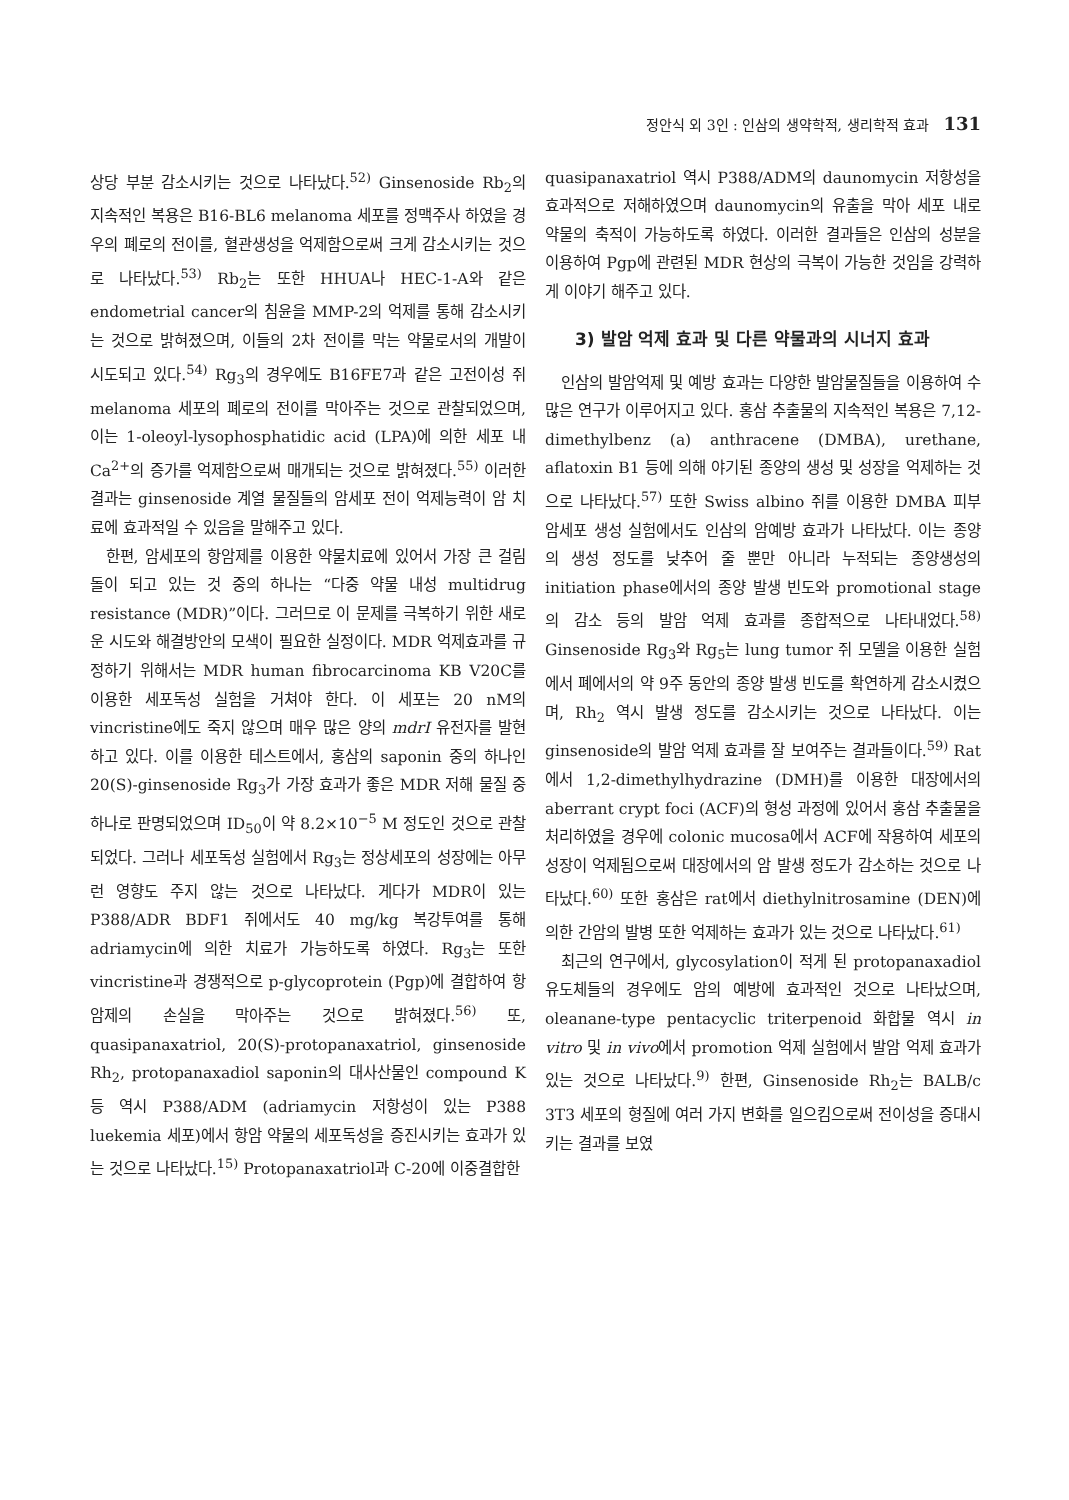정안식 외 3인 : 인삼의 생약학적, 생리학적 효과 131
상당 부분 감소시키는 것으로 나타났다.<sup>52)</sup> Ginsenoside Rb<sub>2</sub>의 지속적인 복용은 B16-BL6 melanoma 세포를 정맥주사 하였을 경우의 폐로의 전이를, 혈관생성을 억제함으로써 크게 감소시키는 것으로 나타났다.<sup>53)</sup> Rb<sub>2</sub>는 또한 HHUA나 HEC-1-A와 같은 endometrial cancer의 침윤을 MMP-2의 억제를 통해 감소시키는 것으로 밝혀졌으며, 이들의 2차 전이를 막는 약물로서의 개발이 시도되고 있다.<sup>54)</sup> Rg<sub>3</sub>의 경우에도 B16FE7과 같은 고전이성 쥐 melanoma 세포의 폐로의 전이를 막아주는 것으로 관찰되었으며, 이는 1-oleoyl-lysophosphatidic acid (LPA)에 의한 세포 내 Ca<sup>2+</sup>의 증가를 억제함으로써 매개되는 것으로 밝혀졌다.<sup>55)</sup> 이러한 결과는 ginsenoside 계열 물질들의 암세포 전이 억제능력이 암 치료에 효과적일 수 있음을 말해주고 있다.
한편, 암세포의 항암제를 이용한 약물치료에 있어서 가장 큰 걸림돌이 되고 있는 것 중의 하나는 “다중 약물 내성 multidrug resistance (MDR)”이다. 그러므로 이 문제를 극복하기 위한 새로운 시도와 해결방안의 모색이 필요한 실정이다. MDR 억제효과를 규정하기 위해서는 MDR human fibrocarcinoma KB V20C를 이용한 세포독성 실험을 거쳐야 한다. 이 세포는 20 nM의 vincristine에도 죽지 않으며 매우 많은 양의 mdrI 유전자를 발현하고 있다. 이를 이용한 테스트에서, 홍삼의 saponin 중의 하나인 20(S)-ginsenoside Rg<sub>3</sub>가 가장 효과가 좋은 MDR 저해 물질 중 하나로 판명되었으며 ID<sub>50</sub>이 약 8.2×10<sup>−5</sup> M 정도인 것으로 관찰되었다. 그러나 세포독성 실험에서 Rg<sub>3</sub>는 정상세포의 성장에는 아무런 영향도 주지 않는 것으로 나타났다. 게다가 MDR이 있는 P388/ADR BDF1 쥐에서도 40 mg/kg 복강투여를 통해 adriamycin에 의한 치료가 가능하도록 하였다. Rg<sub>3</sub>는 또한 vincristine과 경쟁적으로 p-glycoprotein (Pgp)에 결합하여 항암제의 손실을 막아주는 것으로 밝혀졌다.<sup>56)</sup> 또, quasipanaxatriol, 20(S)-protopanaxatriol, ginsenoside Rh<sub>2</sub>, protopanaxadiol saponin의 대사산물인 compound K 등 역시 P388/ADM (adriamycin 저항성이 있는 P388 luekemia 세포)에서 항암 약물의 세포독성을 증진시키는 효과가 있는 것으로 나타났다.<sup>15)</sup> Protopanaxatriol과 C-20에 이중결합한
quasipanaxatriol 역시 P388/ADM의 daunomycin 저항성을 효과적으로 저해하였으며 daunomycin의 유출을 막아 세포 내로 약물의 축적이 가능하도록 하였다. 이러한 결과들은 인삼의 성분을 이용하여 Pgp에 관련된 MDR 현상의 극복이 가능한 것임을 강력하게 이야기 해주고 있다.
3) 발암 억제 효과 및 다른 약물과의 시너지 효과
인삼의 발암억제 및 예방 효과는 다양한 발암물질들을 이용하여 수많은 연구가 이루어지고 있다. 홍삼 추출물의 지속적인 복용은 7,12-dimethylbenz (a) anthracene (DMBA), urethane, aflatoxin B1 등에 의해 야기된 종양의 생성 및 성장을 억제하는 것으로 나타났다.<sup>57)</sup> 또한 Swiss albino 쥐를 이용한 DMBA 피부 암세포 생성 실험에서도 인삼의 암예방 효과가 나타났다. 이는 종양의 생성 정도를 낮추어 줄 뿐만 아니라 누적되는 종양생성의 initiation phase에서의 종양 발생 빈도와 promotional stage의 감소 등의 발암 억제 효과를 종합적으로 나타내었다.<sup>58)</sup> Ginsenoside Rg<sub>3</sub>와 Rg<sub>5</sub>는 lung tumor 쥐 모델을 이용한 실험에서 폐에서의 약 9주 동안의 종양 발생 빈도를 확연하게 감소시켰으며, Rh<sub>2</sub> 역시 발생 정도를 감소시키는 것으로 나타났다. 이는 ginsenoside의 발암 억제 효과를 잘 보여주는 결과들이다.<sup>59)</sup> Rat에서 1,2-dimethylhydrazine (DMH)를 이용한 대장에서의 aberrant crypt foci (ACF)의 형성 과정에 있어서 홍삼 추출물을 처리하였을 경우에 colonic mucosa에서 ACF에 작용하여 세포의 성장이 억제됨으로써 대장에서의 암 발생 정도가 감소하는 것으로 나타났다.<sup>60)</sup> 또한 홍삼은 rat에서 diethylnitrosamine (DEN)에 의한 간암의 발병 또한 억제하는 효과가 있는 것으로 나타났다.<sup>61)</sup>
최근의 연구에서, glycosylation이 적게 된 protopanaxadiol 유도체들의 경우에도 암의 예방에 효과적인 것으로 나타났으며, oleanane-type pentacyclic triterpenoid 화합물 역시 in vitro 및 in vivo에서 promotion 억제 실험에서 발암 억제 효과가 있는 것으로 나타났다.<sup>9)</sup> 한편, Ginsenoside Rh<sub>2</sub>는 BALB/c 3T3 세포의 형질에 여러 가지 변화를 일으킴으로써 전이성을 증대시키는 결과를 보였